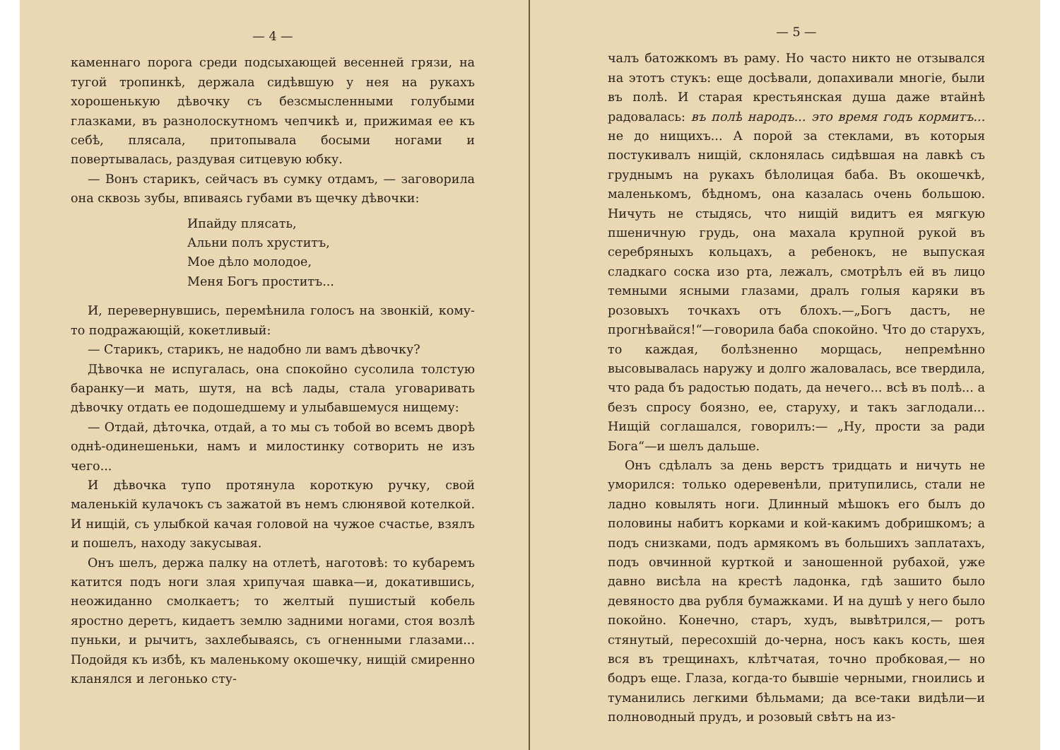— 4 —
каменнаго порога среди подсыхающей весенней грязи, на тугой тропинкѣ, держала сидѣвшую у нея на рукахъ хорошенькую дѣвочку съ безсмысленными голубыми глазками, въ разнолоскутномъ чепчикѣ и, прижимая ее къ себѣ, плясала, притопывала босыми ногами и повертывалась, раздувая ситцевую юбку.
— Вонъ старикъ, сейчасъ въ сумку отдамъ, — заговорила она сквозь зубы, впиваясь губами въ щечку дѣвочки:
Ипайду плясать,
Альни полъ хруститъ,
Мое дѣло молодое,
Меня Богъ проститъ...
И, перевернувшись, перемѣнила голосъ на звонкій, кому-то подражающій, кокетливый:
— Старикъ, старикъ, не надобно ли вамъ дѣвочку?
Дѣвочка не испугалась, она спокойно сусолила толстую баранку—и мать, шутя, на всѣ лады, стала уговаривать дѣвочку отдать ее подошедшему и улыбавшемуся нищему:
— Отдай, дѣточка, отдай, а то мы съ тобой во всемъ дворѣ однѣ-одинешеньки, намъ и милостинку сотворить не изъ чего...
И дѣвочка тупо протянула короткую ручку, свой маленькій кулачокъ съ зажатой въ немъ слюнявой котелкой. И нищій, съ улыбкой качая головой на чужое счастье, взялъ и пошелъ, находу закусывая.
Онъ шелъ, держа палку на отлетѣ, наготовѣ: то кубаремъ катится подъ ноги злая хрипучая шавка—и, докатившись, неожиданно смолкаетъ; то желтый пушистый кобель яростно деретъ, кидаетъ землю задними ногами, стоя возлѣ пуньки, и рычитъ, захлебываясь, съ огненными глазами... Подойдя къ избѣ, къ маленькому окошечку, нищій смиренно кланялся и легонько сту-
— 5 —
чалъ батожкомъ въ раму. Но часто никто не отзывался на этотъ стукъ: еще досѣвали, допахивали многіе, были въ полѣ. И старая крестьянская душа даже втайнѣ радовалась: въ полѣ народъ... это время годъ кормитъ... не до нищихъ... А порой за стеклами, въ которыя постукивалъ нищій, склонялась сидѣвшая на лавкѣ съ груднымъ на рукахъ бѣлолицая баба. Въ окошечкѣ, маленькомъ, бѣдномъ, она казалась очень большою. Ничуть не стыдясь, что нищій видитъ ея мягкую пшеничную грудь, она махала крупной рукой въ серебряныхъ кольцахъ, а ребенокъ, не выпуская сладкаго соска изо рта, лежалъ, смотрѣлъ ей въ лицо темными ясными глазами, дралъ голыя каряки въ розовыхъ точкахъ отъ блохъ.—„Богъ дастъ, не прогнѣвайся!“—говорила баба спокойно. Что до старухъ, то каждая, болѣзненно морщась, непремѣнно высовывалась наружу и долго жаловалась, все твердила, что рада бъ радостью подать, да нечего... всѣ въ полѣ... а безъ спросу боязно, ее, старуху, и такъ заглодали... Нищій соглашался, говорилъ:— „Ну, прости за ради Бога“—и шелъ дальше.
Онъ сдѣлалъ за день верстъ тридцать и ничуть не уморился: только одеревенѣли, притупились, стали не ладно ковылять ноги. Длинный мѣшокъ его былъ до половины набитъ корками и кой-какимъ добришкомъ; а подъ снизками, подъ армякомъ въ большихъ заплатахъ, подъ овчинной курткой и заношенной рубахой, уже давно висѣла на крестѣ ладонка, гдѣ зашито было девяносто два рубля бумажками. И на душѣ у него было покойно. Конечно, старъ, худъ, вывѣтрился,— ротъ стянутый, пересохшій до-черна, носъ какъ кость, шея вся въ трещинахъ, клѣтчатая, точно пробковая,— но бодръ еще. Глаза, когда-то бывшіе черными, гноились и туманились легкими бѣльмами; да все-таки видѣли—и полноводный прудъ, и розовый свѣтъ на из-